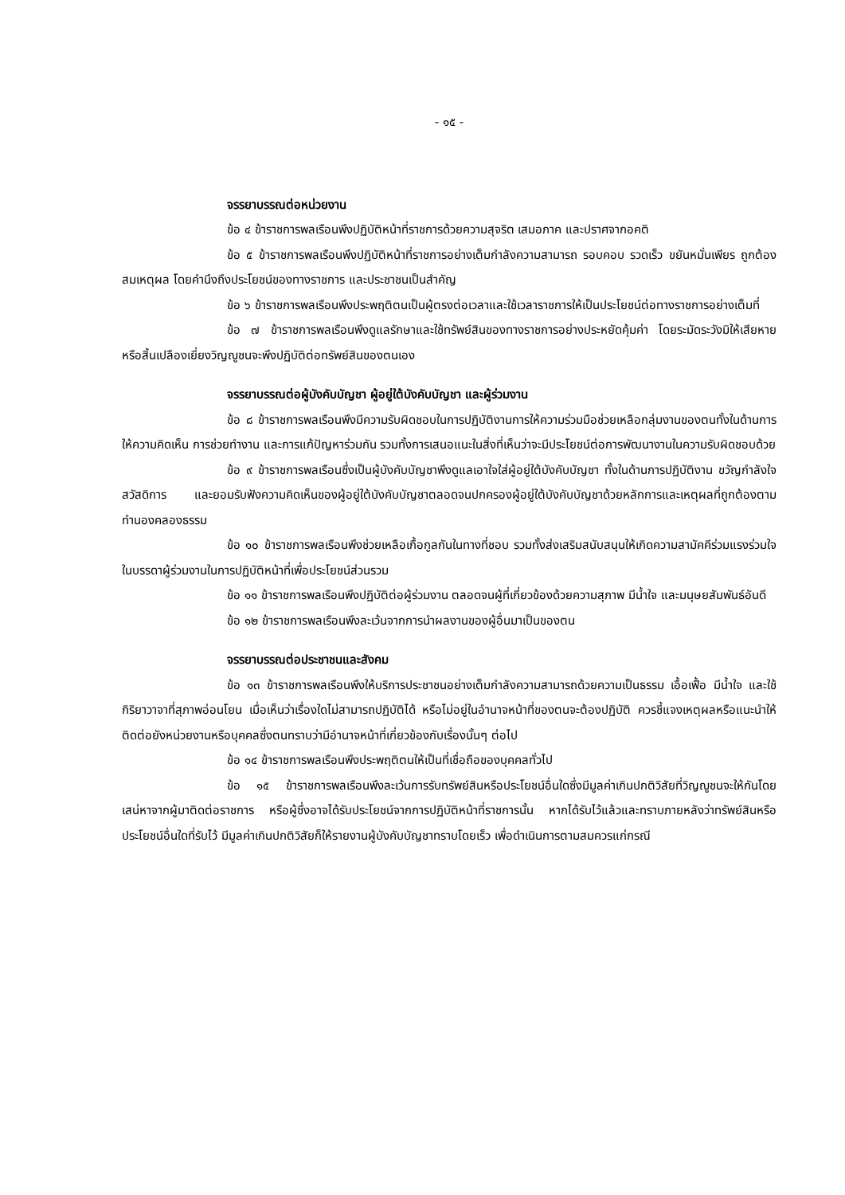- ๑๕ -
จรรยาบรรณต่อหน่วยงาน
ข้อ ๔ ข้าราชการพลเรือนพึงปฏิบัติหน้าที่ราชการด้วยความสุจริต เสมอภาค และปราศจากอคติ
ข้อ ๕ ข้าราชการพลเรือนพึงปฏิบัติหน้าที่ราชการอย่างเต็มกำลังความสามารถ รอบคอบ รวดเร็ว ขยันหมั่นเพียร ถูกต้องสมเหตุผล โดยคำนึงถึงประโยชน์ของทางราชการ และประชาชนเป็นสำคัญ
ข้อ ๖ ข้าราชการพลเรือนพึงประพฤติตนเป็นผู้ตรงต่อเวลาและใช้เวลาราชการให้เป็นประโยชน์ต่อทางราชการอย่างเต็มที่
ข้อ ๗ ข้าราชการพลเรือนพึงดูแลรักษาและใช้ทรัพย์สินของทางราชการอย่างประหยัดคุ้มค่า โดยระมัดระวังมิให้เสียหาย หรือสิ้นเปลืองเยี่ยงวิญญูชนจะพึงปฏิบัติต่อทรัพย์สินของตนเอง
จรรยาบรรณต่อผู้บังคับบัญชา ผู้อยู่ใต้บังคับบัญชา และผู้ร่วมงาน
ข้อ ๘ ข้าราชการพลเรือนพึงมีความรับผิดชอบในการปฏิบัติงานการให้ความร่วมมือช่วยเหลือกลุ่มงานของตนทั้งในด้านการให้ความคิดเห็น การช่วยทำงาน และการแก้ปัญหาร่วมกัน รวมทั้งการเสนอแนะในสิ่งที่เห็นว่าจะมีประโยชน์ต่อการพัฒนางานในความรับผิดชอบด้วย
ข้อ ๙ ข้าราชการพลเรือนซึ่งเป็นผู้บังคับบัญชาพึงดูแลเอาใจใส่ผู้อยู่ใต้บังคับบัญชา ทั้งในด้านการปฏิบัติงาน ขวัญกำลังใจ สวัสดิการ และยอมรับฟังความคิดเห็นของผู้อยู่ใต้บังคับบัญชาตลอดจนปกครองผู้อยู่ใต้บังคับบัญชาด้วยหลักการและเหตุผลที่ถูกต้องตามทำนองคลองธรรม
ข้อ ๑๐ ข้าราชการพลเรือนพึงช่วยเหลือเกื้อกูลกันในทางที่ชอบ รวมทั้งส่งเสริมสนับสนุนให้เกิดความสามัคคีร่วมแรงร่วมใจในบรรดาผู้ร่วมงานในการปฏิบัติหน้าที่เพื่อประโยชน์ส่วนรวม
ข้อ ๑๑ ข้าราชการพลเรือนพึงปฏิบัติต่อผู้ร่วมงาน ตลอดจนผู้ที่เกี่ยวข้องด้วยความสุภาพ มีน้ำใจ และมนุษยสัมพันธ์อันดี
ข้อ ๑๒ ข้าราชการพลเรือนพึงละเว้นจากการนำผลงานของผู้อื่นมาเป็นของตน
จรรยาบรรณต่อประชาชนและสังคม
ข้อ ๑๓ ข้าราชการพลเรือนพึงให้บริการประชาชนอย่างเต็มกำลังความสามารถด้วยความเป็นธรรม เอื้อเฟื้อ มีน้ำใจ และใช้กิริยาวาจาที่สุภาพอ่อนโยน เมื่อเห็นว่าเรื่องใดไม่สามารถปฏิบัติได้ หรือไม่อยู่ในอำนาจหน้าที่ของตนจะต้องปฏิบัติ ควรชี้แจงเหตุผลหรือแนะนำให้ติดต่อยังหน่วยงานหรือบุคคลซึ่งตนทราบว่ามีอำนาจหน้าที่เกี่ยวข้องกับเรื่องนั้นๆ ต่อไป
ข้อ ๑๔ ข้าราชการพลเรือนพึงประพฤติตนให้เป็นที่เชื่อถือของบุคคลทั่วไป
ข้อ ๑๕ ข้าราชการพลเรือนพึงละเว้นการรับทรัพย์สินหรือประโยชน์อื่นใดซึ่งมีมูลค่าเกินปกติวิสัยที่วิญญูชนจะให้กันโดยเสน่หาจากผู้มาติดต่อราชการ หรือผู้ซึ่งอาจได้รับประโยชน์จากการปฏิบัติหน้าที่ราชการนั้น หากได้รับไว้แล้วและทราบภายหลังว่าทรัพย์สินหรือประโยชน์อื่นใดที่รับไว้ มีมูลค่าเกินปกติวิสัยก็ให้รายงานผู้บังคับบัญชาทราบโดยเร็ว เพื่อดำเนินการตามสมควรแก่กรณี